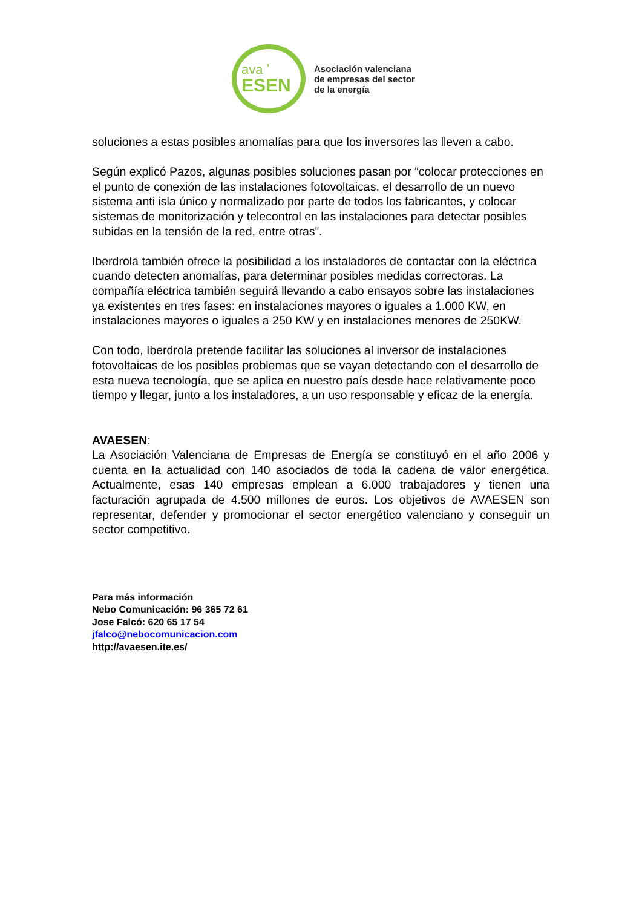ava ʼ
ESEN
Asociación valenciana
de empresas del sector
de la energía
soluciones a estas posibles anomalías para que los inversores las lleven a cabo.
Según explicó Pazos, algunas posibles soluciones pasan por “colocar protecciones en el punto de conexión de las instalaciones fotovoltaicas, el desarrollo de un nuevo sistema anti isla único y normalizado por parte de todos los fabricantes, y colocar sistemas de monitorización y telecontrol en las instalaciones para detectar posibles subidas en la tensión de la red, entre otras”.
Iberdrola también ofrece la posibilidad a los instaladores de contactar con la eléctrica cuando detecten anomalías, para determinar posibles medidas correctoras. La compañía eléctrica también seguirá llevando a cabo ensayos sobre las instalaciones ya existentes en tres fases: en instalaciones mayores o iguales a 1.000 KW, en instalaciones mayores o iguales a 250 KW y en instalaciones menores de 250KW.
Con todo, Iberdrola pretende facilitar las soluciones al inversor de instalaciones fotovoltaicas de los posibles problemas que se vayan detectando con el desarrollo de esta nueva tecnología, que se aplica en nuestro país desde hace relativamente poco tiempo y llegar, junto a los instaladores, a un uso responsable y eficaz de la energía.
AVAESEN:
La Asociación Valenciana de Empresas de Energía se constituyó en el año 2006 y cuenta en la actualidad con 140 asociados de toda la cadena de valor energética. Actualmente, esas 140 empresas emplean a 6.000 trabajadores y tienen una facturación agrupada de 4.500 millones de euros. Los objetivos de AVAESEN son representar, defender y promocionar el sector energético valenciano y conseguir un sector competitivo.
Para más información
Nebo Comunicación: 96 365 72 61
Jose Falcó: 620 65 17 54
jfalco@nebocomunicacion.com
http://avaesen.ite.es/